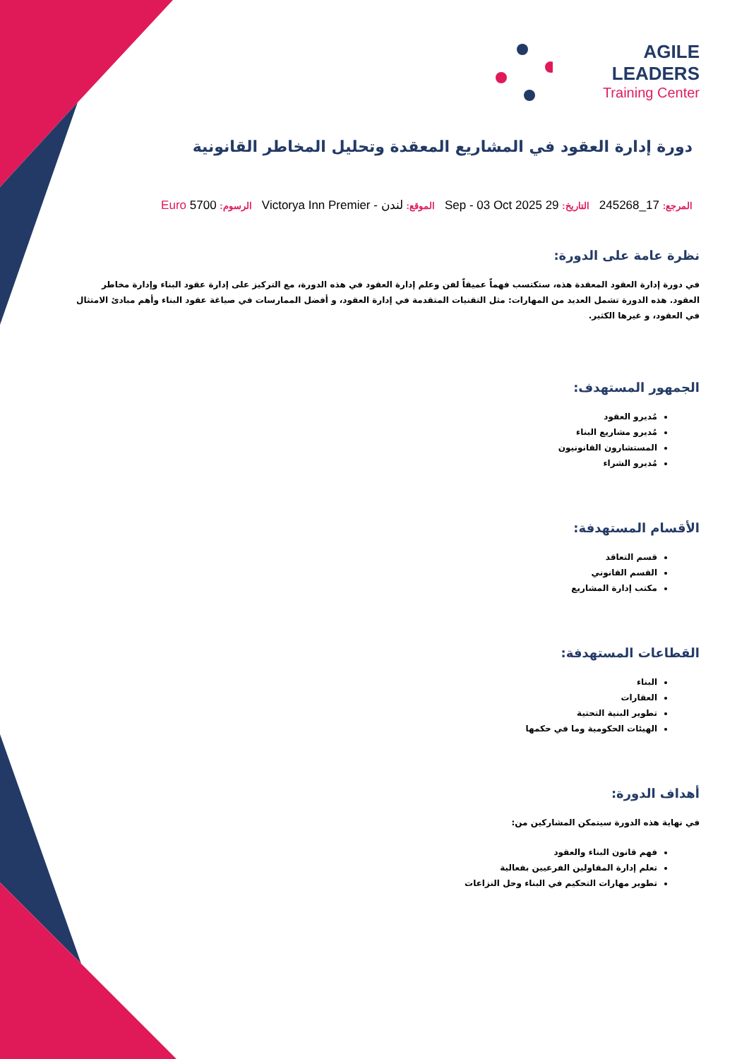AGILE LEADERS
Training Center
دورة إدارة العقود في المشاريع المعقدة وتحليل المخاطر القانونية
المرجع: 17_245268 التاريخ: 29 Sep - 03 Oct 2025 الموقع: لندن - Victorya Inn Premier الرسوم: 5700 Euro
نظرة عامة على الدورة:
في دورة إدارة العقود المعقدة هذه، ستكتسب فهماً عميقاً لفن وعلم إدارة العقود في هذه الدورة، مع التركيز على إدارة عقود البناء وإدارة مخاطر العقود. هذه الدورة تشمل العديد من المهارات: مثل التقنيات المتقدمة في إدارة العقود، و أفضل الممارسات في صياغة عقود البناء وأهم مبادئ الامتثال في العقود، و غيرها الكثير.
الجمهور المستهدف:
مُديرو العقود
مُديرو مشاريع البناء
المستشارون القانونيون
مُديرو الشراء
الأقسام المستهدفة:
قسم التعاقد
القسم القانوني
مكتب إدارة المشاريع
القطاعات المستهدفة:
البناء
العقارات
تطوير البنية التحتية
الهيئات الحكومية وما في حكمها
أهداف الدورة:
في نهاية هذه الدورة سيتمكن المشاركين من:
فهم قانون البناء والعقود
تعلم إدارة المقاولين الفرعيين بفعالية
تطوير مهارات التحكيم في البناء وحل النزاعات